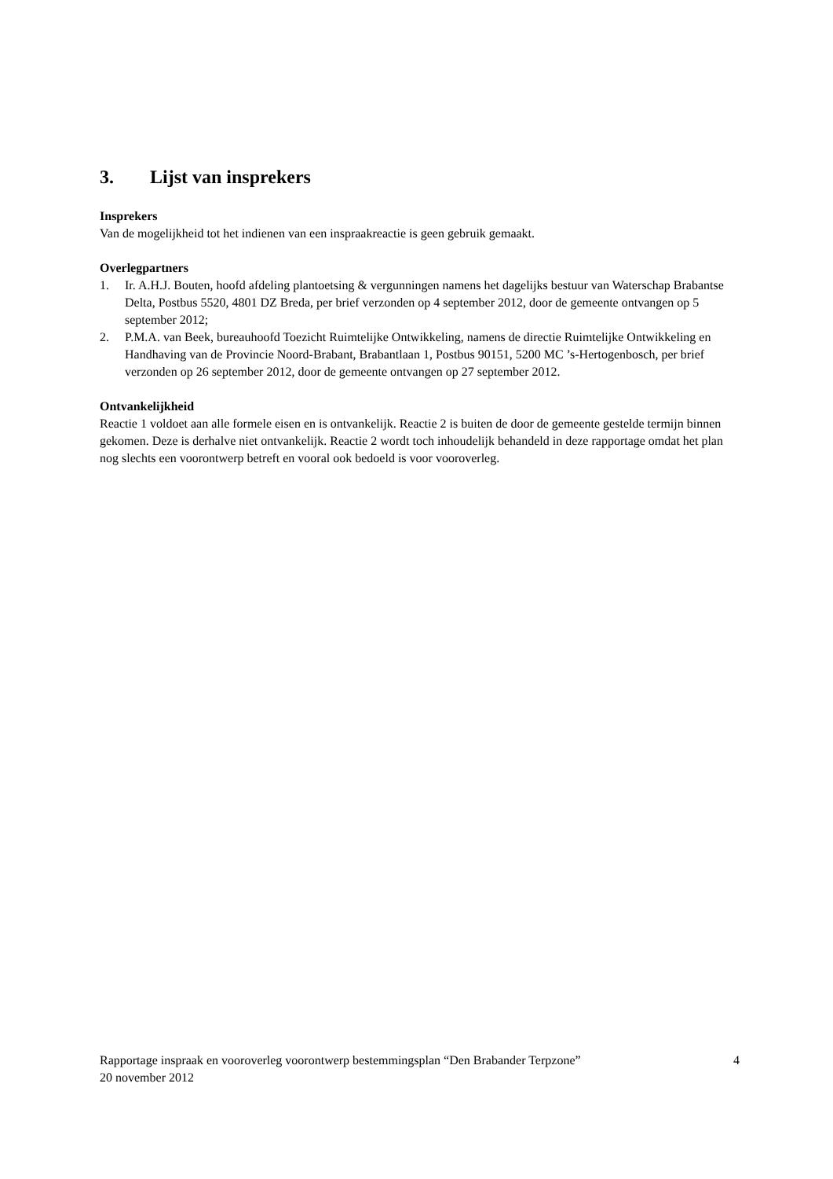3. Lijst van insprekers
Insprekers
Van de mogelijkheid tot het indienen van een inspraakreactie is geen gebruik gemaakt.
Overlegpartners
1. Ir. A.H.J. Bouten, hoofd afdeling plantoetsing & vergunningen namens het dagelijks bestuur van Waterschap Brabantse Delta, Postbus 5520, 4801 DZ Breda, per brief verzonden op 4 september 2012, door de gemeente ontvangen op 5 september 2012;
2. P.M.A. van Beek, bureauhoofd Toezicht Ruimtelijke Ontwikkeling, namens de directie Ruimtelijke Ontwikkeling en Handhaving van de Provincie Noord-Brabant, Brabantlaan 1, Postbus 90151, 5200 MC ’s-Hertogenbosch, per brief verzonden op 26 september 2012, door de gemeente ontvangen op 27 september 2012.
Ontvankelijkheid
Reactie 1 voldoet aan alle formele eisen en is ontvankelijk. Reactie 2 is buiten de door de gemeente gestelde termijn binnen gekomen. Deze is derhalve niet ontvankelijk. Reactie 2 wordt toch inhoudelijk behandeld in deze rapportage omdat het plan nog slechts een voorontwerp betreft en vooral ook bedoeld is voor vooroverleg.
Rapportage inspraak en vooroverleg voorontwerp bestemmingsplan “Den Brabander Terpzone” 4
20 november 2012